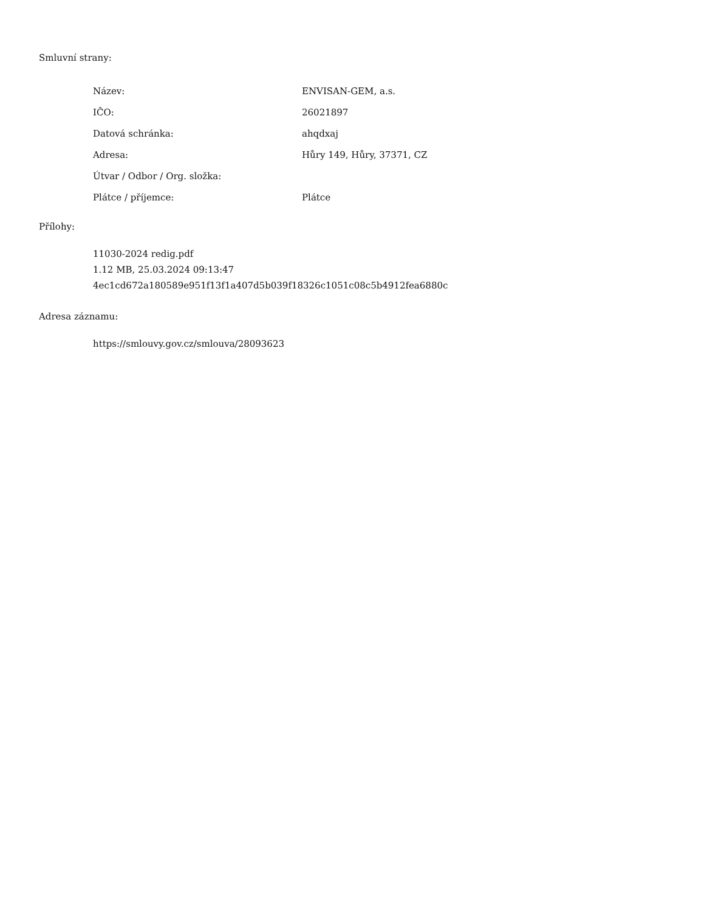Smluvní strany:
| Název: | ENVISAN-GEM, a.s. |
| IČO: | 26021897 |
| Datová schránka: | ahqdxaj |
| Adresa: | Hůry 149, Hůry, 37371, CZ |
| Útvar / Odbor / Org. složka: | |
| Plátce / příjemce: | Plátce |
Přílohy:
11030-2024 redig.pdf
1.12 MB, 25.03.2024 09:13:47
4ec1cd672a180589e951f13f1a407d5b039f18326c1051c08c5b4912fea6880c
Adresa záznamu:
https://smlouvy.gov.cz/smlouva/28093623